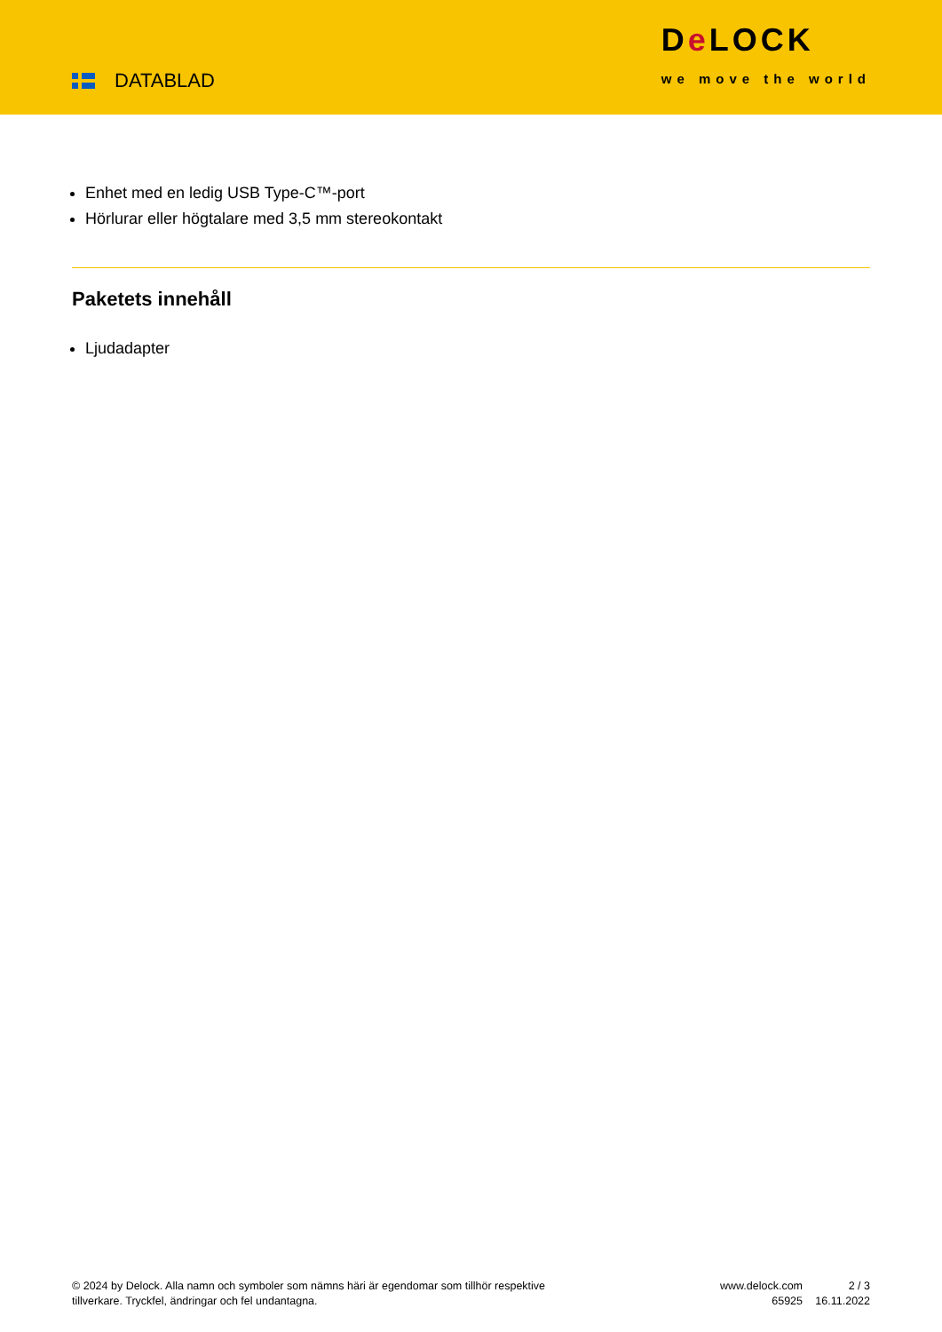DATABLAD
De LOCK
we move the world
Enhet med en ledig USB Type-C™-port
Hörlurar eller högtalare med 3,5 mm stereokontakt
Paketets innehåll
Ljudadapter
© 2024 by Delock. Alla namn och symboler som nämns häri är egendomar som tillhör respektive tillverkare. Tryckfel, ändringar och fel undantagna.
www.delock.com
65925
2 / 3
16.11.2022